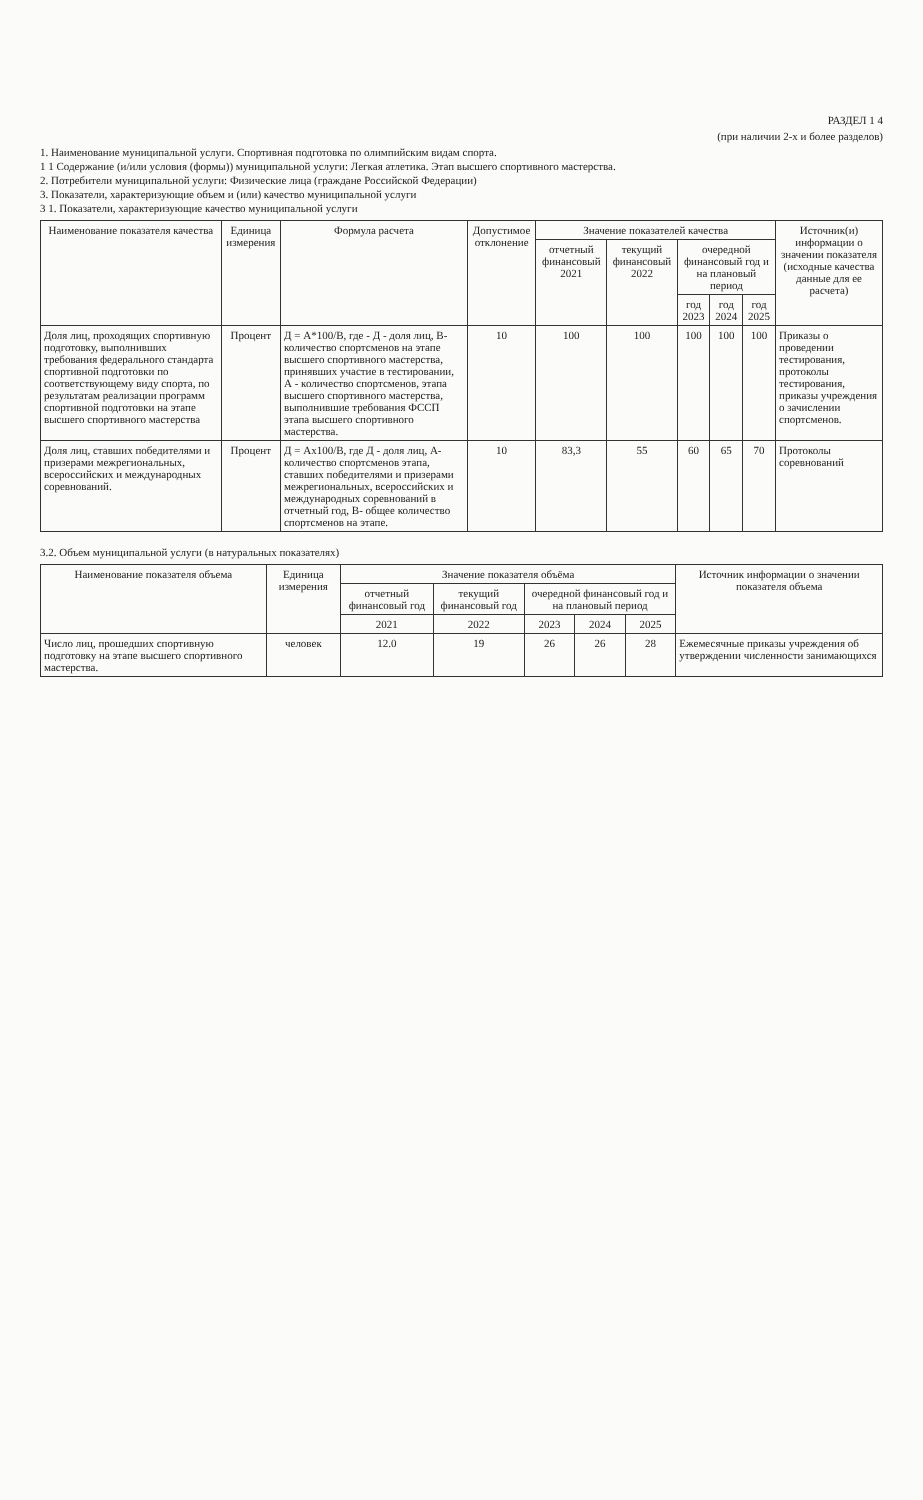РАЗДЕЛ 1 4
(при наличии 2-х и более разделов)
1. Наименование муниципальной услуги. Спортивная подготовка по олимпийским видам спорта.
1 1 Содержание (и/или условия (формы)) муниципальной услуги: Легкая атлетика. Этап высшего спортивного мастерства.
2. Потребители муниципальной услуги: Физические лица (граждане Российской Федерации)
3. Показатели, характеризующие объем и (или) качество муниципальной услуги
3 1. Показатели, характеризующие качество муниципальной услуги
| Наименование показателя качества | Единица измерения | Формула расчета | Допустимое отклонение | Значение показателей качества | | | | | Источник(и) информации о значении показателя (исходные качества данные для ее расчета) |
| --- | --- | --- | --- | --- | --- | --- | --- | --- | --- |
| | | | | отчетный финансовый 2021 | текущий финансовый 2022 | очередной финансовый год и на плановый период | | | |
| | | | | | | год 2023 | год 2024 | год 2025 | |
| Доля лиц, проходящих спортивную подготовку, выполнивших требования федерального стандарта спортивной подготовки по соответствующему виду спорта, по результатам реализации программ спортивной подготовки на этапе высшего спортивного мастерства | Процент | Д = А*100/В, где - Д - доля лиц, В- количество спортсменов на этапе высшего спортивного мастерства, принявших участие в тестировании, А - количество спортсменов, этапа высшего спортивного мастерства, выполнившие требования ФССП этапа высшего спортивного мастерства. | 10 | 100 | 100 | 100 | 100 | 100 | Приказы о проведении тестирования, протоколы тестирования, приказы учреждения о зачислении спортсменов. |
| Доля лиц, ставших победителями и призерами межрегиональных, всероссийских и международных соревнований. | Процент | Д = Ах100/В, где Д - доля лиц, А-количество спортсменов этапа, ставших победителями и призерами межрегиональных, всероссийских и международных соревнований в отчетный год, В- общее количество спортсменов на этапе. | 10 | 83,3 | 55 | 60 | 65 | 70 | Протоколы соревнований |
3.2. Объем муниципальной услуги (в натуральных показателях)
| Наименование показателя объема | Единица измерения | Значение показателя объёма | | | | | Источник информации о значении показателя объема |
| --- | --- | --- | --- | --- | --- | --- | --- |
| | | отчетный финансовый год | текущий финансовый год | очередной финансовый год и на плановый период | | | |
| | | 2021 | 2022 | 2023 | 2024 | 2025 | |
| Число лиц, прошедших спортивную подготовку на этапе высшего спортивного мастерства. | человек | 12.0 | 19 | 26 | 26 | 28 | Ежемесячные приказы учреждения об утверждении численности занимающихся |